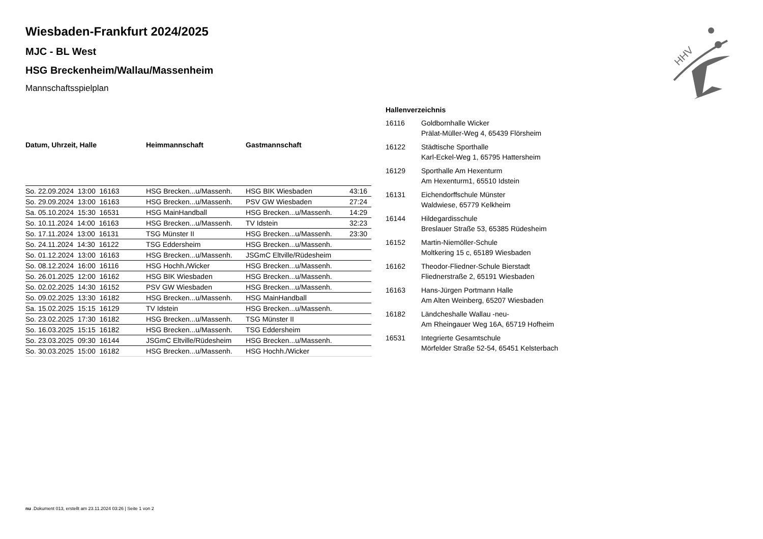Wiesbaden-Frankfurt 2024/2025
MJC - BL West
HSG Breckenheim/Wallau/Massenheim
Mannschaftsspielplan
| Datum, Uhrzeit, Halle | Heimmannschaft | Gastmannschaft | |
| --- | --- | --- | --- |
| So. 22.09.2024 13:00 16163 | HSG Brecken...u/Massenh. | HSG BIK Wiesbaden | 43:16 |
| So. 29.09.2024 13:00 16163 | HSG Brecken...u/Massenh. | PSV GW Wiesbaden | 27:24 |
| Sa. 05.10.2024 15:30 16531 | HSG MainHandball | HSG Brecken...u/Massenh. | 14:29 |
| So. 10.11.2024 14:00 16163 | HSG Brecken...u/Massenh. | TV Idstein | 32:23 |
| So. 17.11.2024 13:00 16131 | TSG Münster II | HSG Brecken...u/Massenh. | 23:30 |
| So. 24.11.2024 14:30 16122 | TSG Eddersheim | HSG Brecken...u/Massenh. | |
| So. 01.12.2024 13:00 16163 | HSG Brecken...u/Massenh. | JSGmC Eltville/Rüdesheim | |
| So. 08.12.2024 16:00 16116 | HSG Hochh./Wicker | HSG Brecken...u/Massenh. | |
| So. 26.01.2025 12:00 16162 | HSG BIK Wiesbaden | HSG Brecken...u/Massenh. | |
| So. 02.02.2025 14:30 16152 | PSV GW Wiesbaden | HSG Brecken...u/Massenh. | |
| So. 09.02.2025 13:30 16182 | HSG Brecken...u/Massenh. | HSG MainHandball | |
| Sa. 15.02.2025 15:15 16129 | TV Idstein | HSG Brecken...u/Massenh. | |
| So. 23.02.2025 17:30 16182 | HSG Brecken...u/Massenh. | TSG Münster II | |
| So. 16.03.2025 15:15 16182 | HSG Brecken...u/Massenh. | TSG Eddersheim | |
| So. 23.03.2025 09:30 16144 | JSGmC Eltville/Rüdesheim | HSG Brecken...u/Massenh. | |
| So. 30.03.2025 15:00 16182 | HSG Brecken...u/Massenh. | HSG Hochh./Wicker | |
| Hallenverzeichnis | |
| --- | --- |
| 16116 | Goldbornhalle Wicker Prälat-Müller-Weg 4, 65439 Flörsheim |
| 16122 | Städtische Sporthalle Karl-Eckel-Weg 1, 65795 Hattersheim |
| 16129 | Sporthalle Am Hexenturm Am Hexenturm1, 65510 Idstein |
| 16131 | Eichendorffschule Münster Waldwiese, 65779 Kelkheim |
| 16144 | Hildegardisschule Breslauer Straße 53, 65385 Rüdesheim |
| 16152 | Martin-Niemöller-Schule Moltkering 15 c, 65189 Wiesbaden |
| 16162 | Theodor-Fliedner-Schule Bierstadt Fliednerstraße 2, 65191 Wiesbaden |
| 16163 | Hans-Jürgen Portmann Halle Am Alten Weinberg, 65207 Wiesbaden |
| 16182 | Ländcheshalle Wallau -neu- Am Rheingauer Weg 16A, 65719 Hofheim |
| 16531 | Integrierte Gesamtschule Mörfelder Straße 52-54, 65451 Kelsterbach |
HHV
nu .Dokument 013, erstellt am 23.11.2024 03:26 | Seite 1 von 2